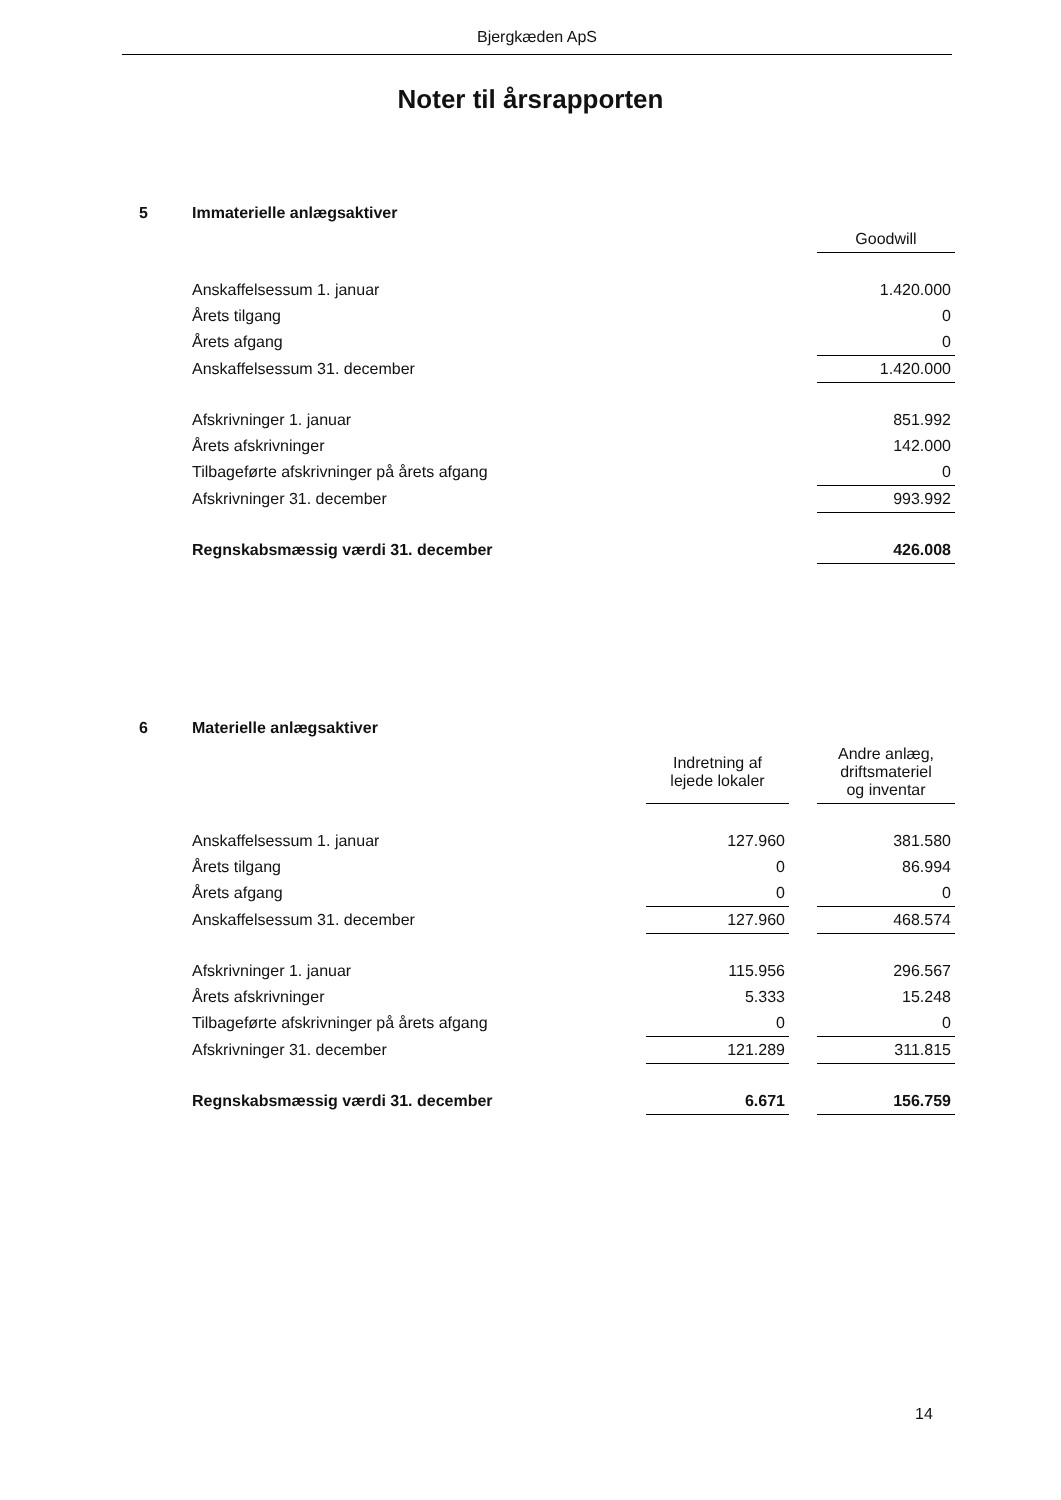Bjergkæden ApS
Noter til årsrapporten
| 5 | Immaterielle anlægsaktiver | | | |
| | | | | Goodwill |
| | Anskaffelsessum 1. januar | | | 1.420.000 |
| | Årets tilgang | | | 0 |
| | Årets afgang | | | 0 |
| | Anskaffelsessum 31. december | | | 1.420.000 |
| | Afskrivninger 1. januar | | | 851.992 |
| | Årets afskrivninger | | | 142.000 |
| | Tilbageførte afskrivninger på årets afgang | | | 0 |
| | Afskrivninger 31. december | | | 993.992 |
| | Regnskabsmæssig værdi 31. december | | | 426.008 |
| 6 | Materielle anlægsaktiver | | | |
| | | Indretning af lejede lokaler | | Andre anlæg, driftsmateriel og inventar |
| | Anskaffelsessum 1. januar | 127.960 | | 381.580 |
| | Årets tilgang | 0 | | 86.994 |
| | Årets afgang | 0 | | 0 |
| | Anskaffelsessum 31. december | 127.960 | | 468.574 |
| | Afskrivninger 1. januar | 115.956 | | 296.567 |
| | Årets afskrivninger | 5.333 | | 15.248 |
| | Tilbageførte afskrivninger på årets afgang | 0 | | 0 |
| | Afskrivninger 31. december | 121.289 | | 311.815 |
| | Regnskabsmæssig værdi 31. december | 6.671 | | 156.759 |
14